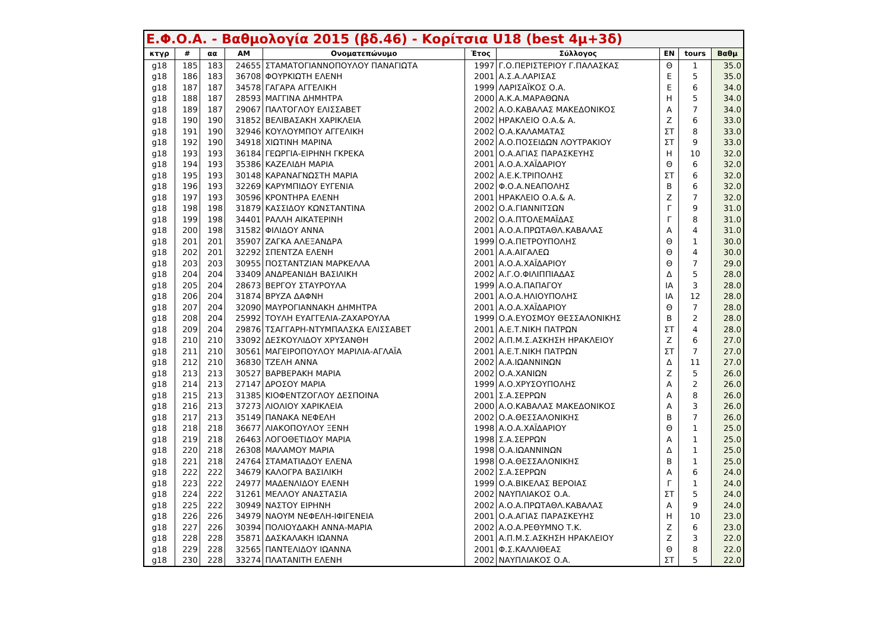| Ε.Φ.Ο.Α. - Βαθμολογία 2015 (βδ.46) - Κορίτσια U18 (best 4μ+3δ) | | | | | | | | | |
| --- | --- | --- | --- | --- | --- | --- | --- | --- | --- |
| κτγρ | # | αα | ΑΜ | Ονοματεπώνυμο | Έτος | Σύλλογος | ΕΝ | tours | Βαθμ |
| g18 | 185 | 183 | 24655 | ΣΤΑΜΑΤΟΓΙΑΝΝΟΠΟΥΛΟΥ ΠΑΝΑΓΙΩΤΑ | 1997 | Γ.Ο.ΠΕΡΙΣΤΕΡΙΟΥ Γ.ΠΑΛΑΣΚΑΣ | Θ | 1 | 35.0 |
| g18 | 186 | 183 | 36708 | ΦΟΥΡΚΙΩΤΗ ΕΛΕΝΗ | 2001 | Α.Σ.Α.ΛΑΡΙΣΑΣ | Ε | 5 | 35.0 |
| g18 | 187 | 187 | 34578 | ΓΑΓΑΡΑ ΑΓΓΕΛΙΚΗ | 1999 | ΛΑΡΙΣΑΪΚΟΣ Ο.Α. | Ε | 6 | 34.0 |
| g18 | 188 | 187 | 28593 | ΜΑΓΓΙΝΑ ΔΗΜΗΤΡΑ | 2000 | Α.Κ.Α.ΜΑΡΑΘΩΝΑ | Η | 5 | 34.0 |
| g18 | 189 | 187 | 29067 | ΠΑΛΤΟΓΛΟΥ ΕΛΙΣΣΑΒΕΤ | 2002 | Α.Ο.ΚΑΒΑΛΑΣ ΜΑΚΕΔΟΝΙΚΟΣ | Α | 7 | 34.0 |
| g18 | 190 | 190 | 31852 | ΒΕΛΙΒΑΣΑΚΗ ΧΑΡΙΚΛΕΙΑ | 2002 | ΗΡΑΚΛΕΙΟ Ο.Α.& Α. | Ζ | 6 | 33.0 |
| g18 | 191 | 190 | 32946 | ΚΟΥΛΟΥΜΠΟΥ ΑΓΓΕΛΙΚΗ | 2002 | Ο.Α.ΚΑΛΑΜΑΤΑΣ | ΣΤ | 8 | 33.0 |
| g18 | 192 | 190 | 34918 | ΧΙΩΤΙΝΗ ΜΑΡΙΝΑ | 2002 | Α.Ο.ΠΟΣΕΙΔΩΝ ΛΟΥΤΡΑΚΙΟΥ | ΣΤ | 9 | 33.0 |
| g18 | 193 | 193 | 36184 | ΓΕΩΡΓΙΑ-ΕΙΡΗΝΗ ΓΚΡΕΚΑ | 2001 | Ο.Α.ΑΓΙΑΣ ΠΑΡΑΣΚΕΥΗΣ | Η | 10 | 32.0 |
| g18 | 194 | 193 | 35386 | ΚΑΖΕΛΙΔΗ ΜΑΡΙΑ | 2001 | Α.Ο.Α.ΧΑΪΔΑΡΙΟΥ | Θ | 6 | 32.0 |
| g18 | 195 | 193 | 30148 | ΚΑΡΑΝΑΓΝΩΣΤΗ ΜΑΡΙΑ | 2002 | Α.Ε.Κ.ΤΡΙΠΟΛΗΣ | ΣΤ | 6 | 32.0 |
| g18 | 196 | 193 | 32269 | ΚΑΡΥΜΠΙΔΟΥ ΕΥΓΕΝΙΑ | 2002 | Φ.Ο.Α.ΝΕΑΠΟΛΗΣ | Β | 6 | 32.0 |
| g18 | 197 | 193 | 30596 | ΚΡΟΝΤΗΡΑ ΕΛΕΝΗ | 2001 | ΗΡΑΚΛΕΙΟ Ο.Α.& Α. | Ζ | 7 | 32.0 |
| g18 | 198 | 198 | 31879 | ΚΑΣΣΙΔΟΥ ΚΩΝΣΤΑΝΤΙΝΑ | 2002 | Ο.Α.ΓΙΑΝΝΙΤΣΩΝ | Γ | 9 | 31.0 |
| g18 | 199 | 198 | 34401 | ΡΑΛΛΗ ΑΙΚΑΤΕΡΙΝΗ | 2002 | Ο.Α.ΠΤΟΛΕΜΑΪΔΑΣ | Γ | 8 | 31.0 |
| g18 | 200 | 198 | 31582 | ΦΙΛΙΔΟΥ ΑΝΝΑ | 2001 | Α.Ο.Α.ΠΡΩΤΑΘΛ.ΚΑΒΑΛΑΣ | Α | 4 | 31.0 |
| g18 | 201 | 201 | 35907 | ΖΑΓΚΑ ΑΛΕΞΑΝΔΡΑ | 1999 | Ο.Α.ΠΕΤΡΟΥΠΟΛΗΣ | Θ | 1 | 30.0 |
| g18 | 202 | 201 | 32292 | ΣΠΕΝΤΖΑ ΕΛΕΝΗ | 2001 | Α.Α.ΑΙΓΑΛΕΩ | Θ | 4 | 30.0 |
| g18 | 203 | 203 | 30955 | ΠΟΣΤΑΝΤΖΙΑΝ ΜΑΡΚΕΛΛΑ | 2001 | Α.Ο.Α.ΧΑΪΔΑΡΙΟΥ | Θ | 7 | 29.0 |
| g18 | 204 | 204 | 33409 | ΑΝΔΡΕΑΝΙΔΗ ΒΑΣΙΛΙΚΗ | 2002 | Α.Γ.Ο.ΦΙΛΙΠΠΙΑΔΑΣ | Δ | 5 | 28.0 |
| g18 | 205 | 204 | 28673 | ΒΕΡΓΟΥ ΣΤΑΥΡΟΥΛΑ | 1999 | Α.Ο.Α.ΠΑΠΑΓΟΥ | ΙΑ | 3 | 28.0 |
| g18 | 206 | 204 | 31874 | ΒΡΥΖΑ ΔΑΦΝΗ | 2001 | Α.Ο.Α.ΗΛΙΟΥΠΟΛΗΣ | ΙΑ | 12 | 28.0 |
| g18 | 207 | 204 | 32090 | ΜΑΥΡΟΓΙΑΝΝΑΚΗ ΔΗΜΗΤΡΑ | 2001 | Α.Ο.Α.ΧΑΪΔΑΡΙΟΥ | Θ | 7 | 28.0 |
| g18 | 208 | 204 | 25992 | ΤΟΥΛΗ ΕΥΑΓΓΕΛΙΑ-ΖΑΧΑΡΟΥΛΑ | 1999 | Ο.Α.ΕΥΟΣΜΟΥ ΘΕΣΣΑΛΟΝΙΚΗΣ | Β | 2 | 28.0 |
| g18 | 209 | 204 | 29876 | ΤΣΑΓΓΑΡΗ-ΝΤΥΜΠΑΛΣΚΑ ΕΛΙΣΣΑΒΕΤ | 2001 | Α.Ε.Τ.ΝΙΚΗ ΠΑΤΡΩΝ | ΣΤ | 4 | 28.0 |
| g18 | 210 | 210 | 33092 | ΔΕΣΚΟΥΛΙΔΟΥ ΧΡΥΣΑΝΘΗ | 2002 | Α.Π.Μ.Σ.ΑΣΚΗΣΗ ΗΡΑΚΛΕΙΟΥ | Ζ | 6 | 27.0 |
| g18 | 211 | 210 | 30561 | ΜΑΓΕΙΡΟΠΟΥΛΟΥ ΜΑΡΙΛΙΑ-ΑΓΛΑΪΑ | 2001 | Α.Ε.Τ.ΝΙΚΗ ΠΑΤΡΩΝ | ΣΤ | 7 | 27.0 |
| g18 | 212 | 210 | 36830 | ΤΖΕΛΗ ΑΝΝΑ | 2002 | Α.Α.ΙΩΑΝΝΙΝΩΝ | Δ | 11 | 27.0 |
| g18 | 213 | 213 | 30527 | ΒΑΡΒΕΡΑΚΗ ΜΑΡΙΑ | 2002 | Ο.Α.ΧΑΝΙΩΝ | Ζ | 5 | 26.0 |
| g18 | 214 | 213 | 27147 | ΔΡΟΣΟΥ ΜΑΡΙΑ | 1999 | Α.Ο.ΧΡΥΣΟΥΠΟΛΗΣ | Α | 2 | 26.0 |
| g18 | 215 | 213 | 31385 | ΚΙΟΦΕΝΤΖΟΓΛΟΥ ΔΕΣΠΟΙΝΑ | 2001 | Σ.Α.ΣΕΡΡΩΝ | Α | 8 | 26.0 |
| g18 | 216 | 213 | 37273 | ΛΙΟΛΙΟΥ ΧΑΡΙΚΛΕΙΑ | 2000 | Α.Ο.ΚΑΒΑΛΑΣ ΜΑΚΕΔΟΝΙΚΟΣ | Α | 3 | 26.0 |
| g18 | 217 | 213 | 35149 | ΠΑΝΑΚΑ ΝΕΦΕΛΗ | 2002 | Ο.Α.ΘΕΣΣΑΛΟΝΙΚΗΣ | Β | 7 | 26.0 |
| g18 | 218 | 218 | 36677 | ΛΙΑΚΟΠΟΥΛΟΥ ΞΕΝΗ | 1998 | Α.Ο.Α.ΧΑΪΔΑΡΙΟΥ | Θ | 1 | 25.0 |
| g18 | 219 | 218 | 26463 | ΛΟΓΟΘΕΤΙΔΟΥ ΜΑΡΙΑ | 1998 | Σ.Α.ΣΕΡΡΩΝ | Α | 1 | 25.0 |
| g18 | 220 | 218 | 26308 | ΜΑΛΑΜΟΥ ΜΑΡΙΑ | 1998 | Ο.Α.ΙΩΑΝΝΙΝΩΝ | Δ | 1 | 25.0 |
| g18 | 221 | 218 | 24764 | ΣΤΑΜΑΤΙΑΔΟΥ ΕΛΕΝΑ | 1998 | Ο.Α.ΘΕΣΣΑΛΟΝΙΚΗΣ | Β | 1 | 25.0 |
| g18 | 222 | 222 | 34679 | ΚΑΛΟΓΡΑ ΒΑΣΙΛΙΚΗ | 2002 | Σ.Α.ΣΕΡΡΩΝ | Α | 6 | 24.0 |
| g18 | 223 | 222 | 24977 | ΜΑΔΕΝΛΙΔΟΥ ΕΛΕΝΗ | 1999 | Ο.Α.ΒΙΚΕΛΑΣ ΒΕΡΟΙΑΣ | Γ | 1 | 24.0 |
| g18 | 224 | 222 | 31261 | ΜΕΛΛΟΥ ΑΝΑΣΤΑΣΙΑ | 2002 | ΝΑΥΠΛΙΑΚΟΣ Ο.Α. | ΣΤ | 5 | 24.0 |
| g18 | 225 | 222 | 30949 | ΝΑΣΤΟΥ ΕΙΡΗΝΗ | 2002 | Α.Ο.Α.ΠΡΩΤΑΘΛ.ΚΑΒΑΛΑΣ | Α | 9 | 24.0 |
| g18 | 226 | 226 | 34979 | ΝΑΟΥΜ ΝΕΦΕΛΗ-ΙΦΙΓΕΝΕΙΑ | 2001 | Ο.Α.ΑΓΙΑΣ ΠΑΡΑΣΚΕΥΗΣ | Η | 10 | 23.0 |
| g18 | 227 | 226 | 30394 | ΠΟΛΙΟΥΔΑΚΗ ΑΝΝΑ-ΜΑΡΙΑ | 2002 | Α.Ο.Α.ΡΕΘΥΜΝΟ Τ.Κ. | Ζ | 6 | 23.0 |
| g18 | 228 | 228 | 35871 | ΔΑΣΚΑΛΑΚΗ ΙΩΑΝΝΑ | 2001 | Α.Π.Μ.Σ.ΑΣΚΗΣΗ ΗΡΑΚΛΕΙΟΥ | Ζ | 3 | 22.0 |
| g18 | 229 | 228 | 32565 | ΠΑΝΤΕΛΙΔΟΥ ΙΩΑΝΝΑ | 2001 | Φ.Σ.ΚΑΛΛΙΘΕΑΣ | Θ | 8 | 22.0 |
| g18 | 230 | 228 | 33274 | ΠΛΑΤΑΝΙΤΗ ΕΛΕΝΗ | 2002 | ΝΑΥΠΛΙΑΚΟΣ Ο.Α. | ΣΤ | 5 | 22.0 |